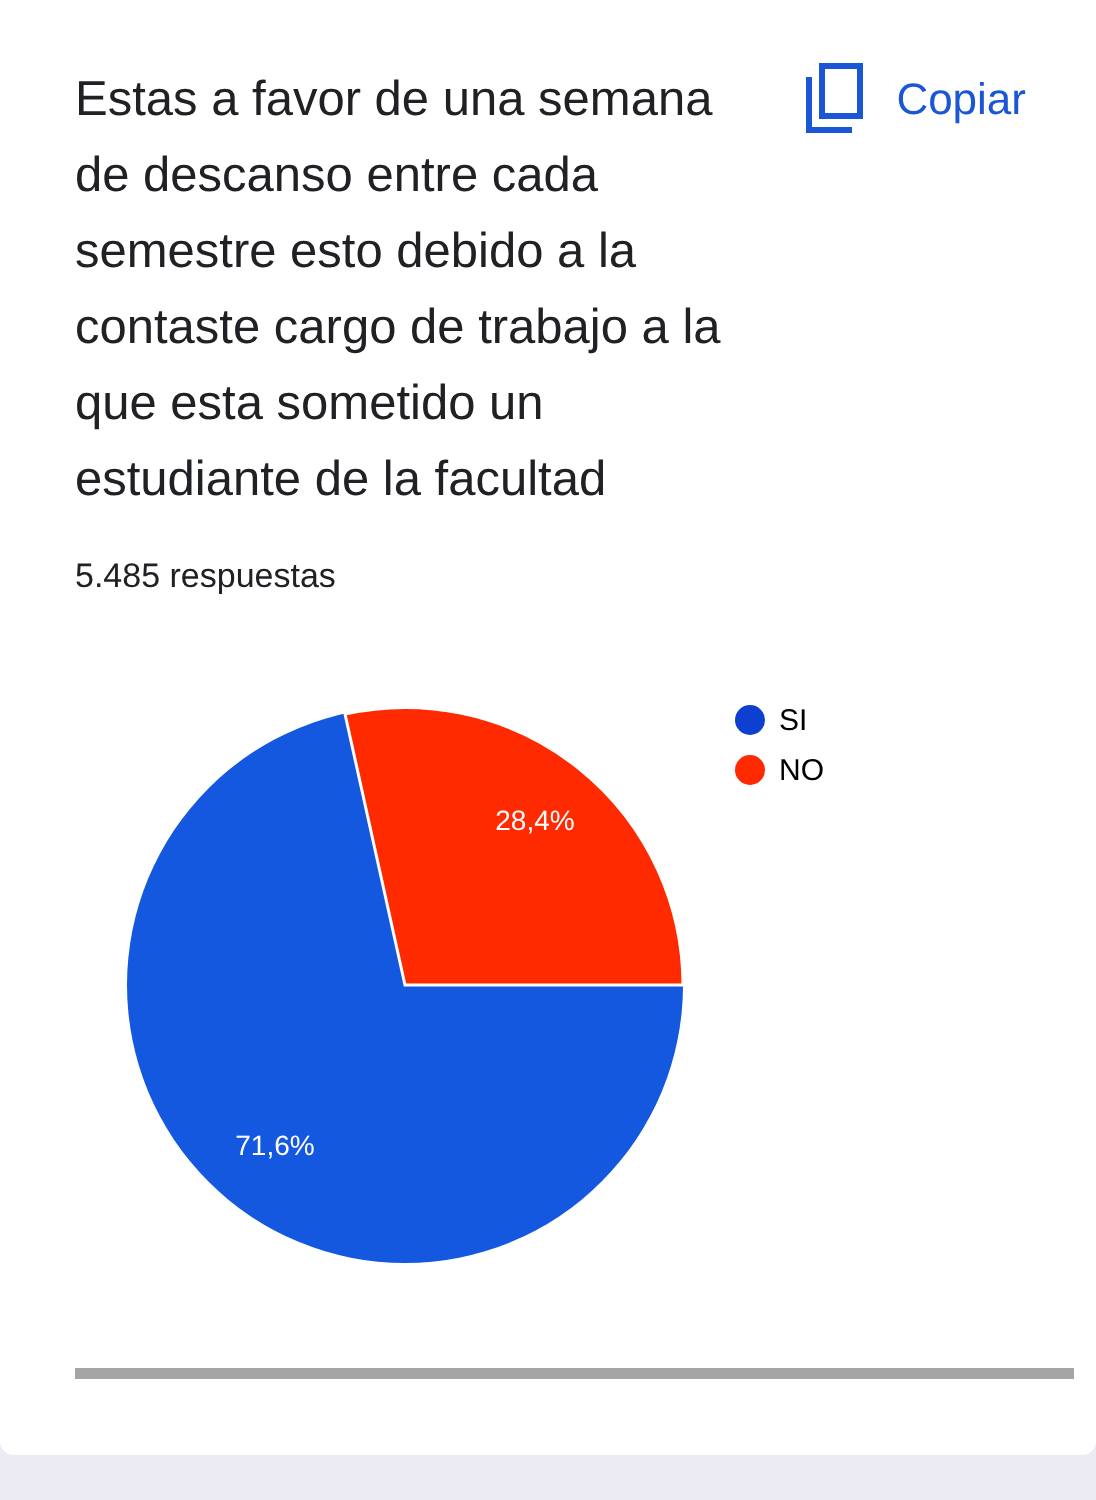Estas a favor de una semana de descanso entre cada semestre esto debido a la contaste cargo de trabajo a la que esta sometido un estudiante de la facultad
Copiar
5.485 respuestas
28,4%
71,6%
SI
NO